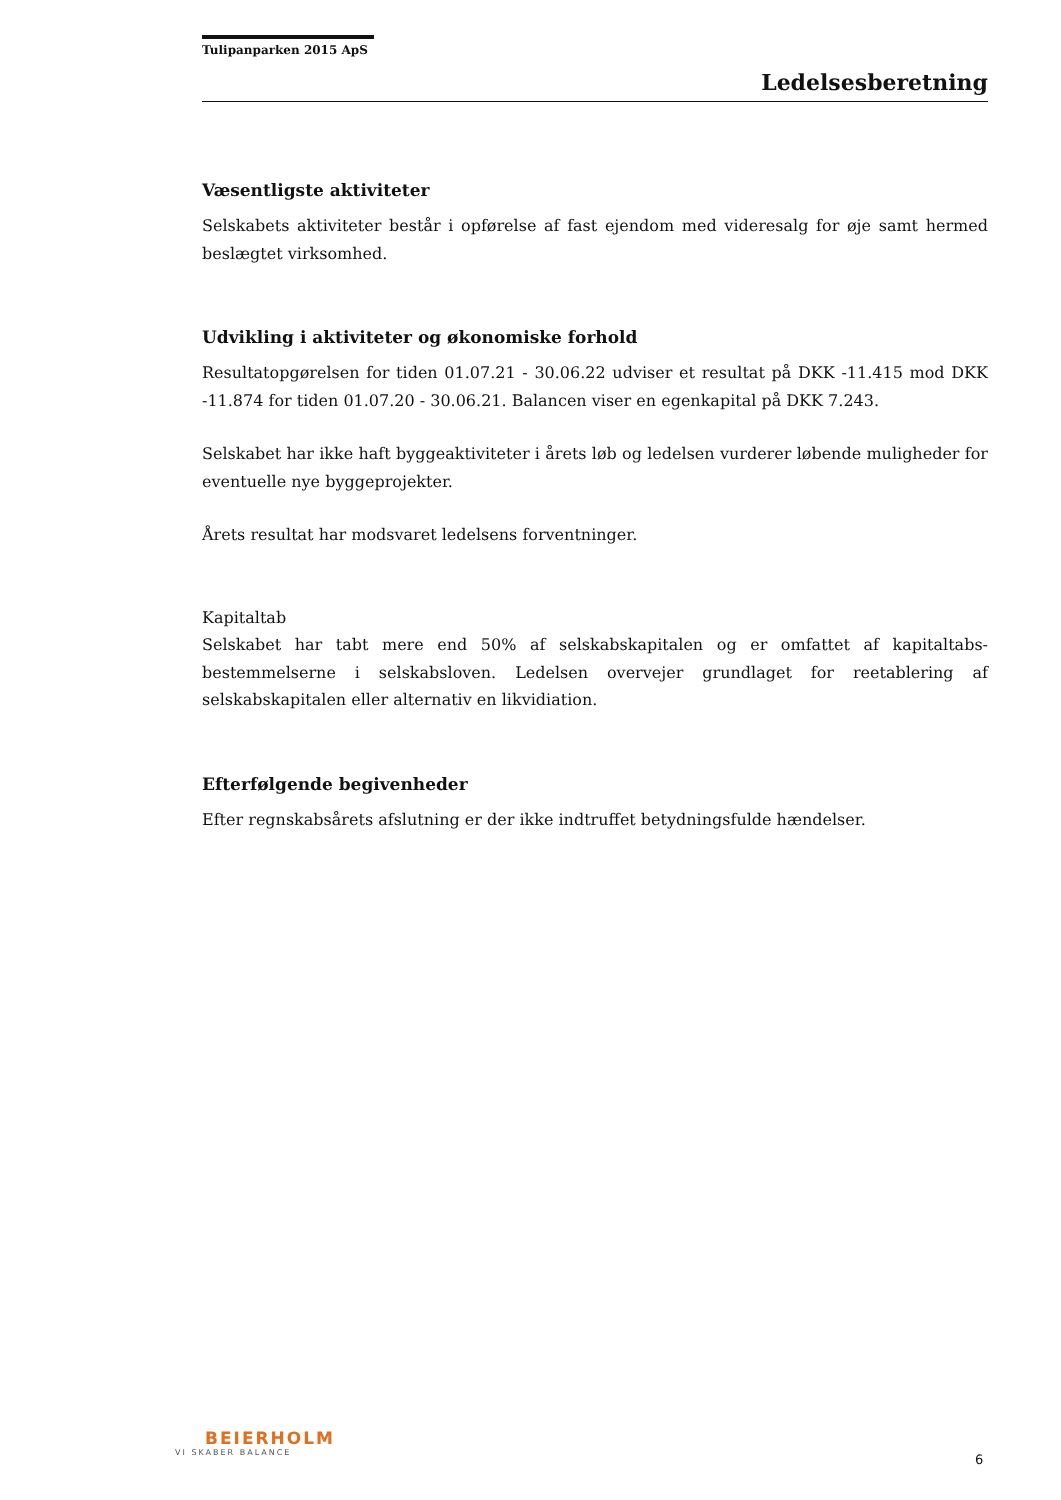Tulipanparken 2015 ApS
Ledelsesberetning
Væsentligste aktiviteter
Selskabets aktiviteter består i opførelse af fast ejendom med videresalg for øje samt hermed beslægtet virksomhed.
Udvikling i aktiviteter og økonomiske forhold
Resultatopgørelsen for tiden 01.07.21 - 30.06.22 udviser et resultat på DKK -11.415 mod DKK -11.874 for tiden 01.07.20 - 30.06.21. Balancen viser en egenkapital på DKK 7.243.
Selskabet har ikke haft byggeaktiviteter i årets løb og ledelsen vurderer løbende muligheder for eventuelle nye byggeprojekter.
Årets resultat har modsvaret ledelsens forventninger.
Kapitaltab
Selskabet har tabt mere end 50% af selskabskapitalen og er omfattet af kapitaltabs-bestemmelserne i selskabsloven. Ledelsen overvejer grundlaget for reetablering af selskabskapitalen eller alternativ en likvidiation.
Efterfølgende begivenheder
Efter regnskabsårets afslutning er der ikke indtruffet betydningsfulde hændelser.
BEIERHOLM
VI SKABER BALANCE
6